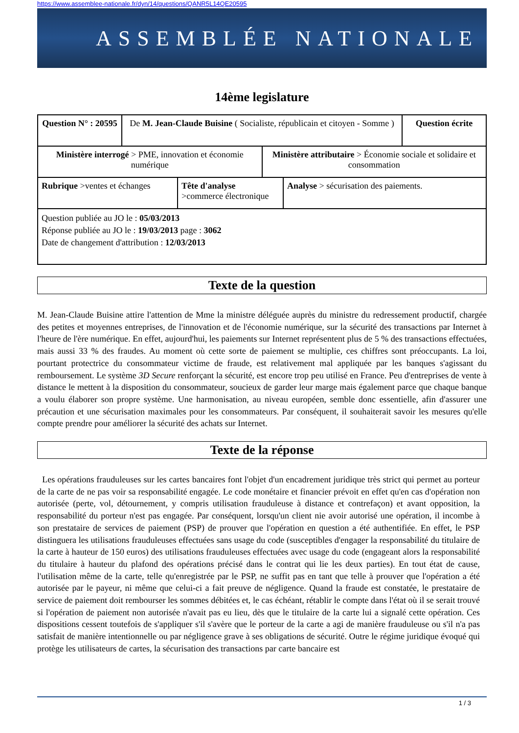https://www.assemblee-nationale.fr/dyn/14/questions/QANR5L14QE20595
ASSEMBLÉE NATIONALE
14ème legislature
| Question N° : 20595 | De M. Jean-Claude Buisine ( Socialiste, républicain et citoyen - Somme ) | Question écrite |
| Ministère interrogé > PME, innovation et économie numérique | Ministère attributaire > Économie sociale et solidaire et consommation |
| Rubrique >ventes et échanges | Tête d'analyse >commerce électronique | Analyse > sécurisation des paiements. |
| Question publiée au JO le : 05/03/2013 Réponse publiée au JO le : 19/03/2013 page : 3062 Date de changement d'attribution : 12/03/2013 | | |
Texte de la question
M. Jean-Claude Buisine attire l'attention de Mme la ministre déléguée auprès du ministre du redressement productif, chargée des petites et moyennes entreprises, de l'innovation et de l'économie numérique, sur la sécurité des transactions par Internet à l'heure de l'ère numérique. En effet, aujourd'hui, les paiements sur Internet représentent plus de 5 % des transactions effectuées, mais aussi 33 % des fraudes. Au moment où cette sorte de paiement se multiplie, ces chiffres sont préoccupants. La loi, pourtant protectrice du consommateur victime de fraude, est relativement mal appliquée par les banques s'agissant du remboursement. Le système 3D Secure renforçant la sécurité, est encore trop peu utilisé en France. Peu d'entreprises de vente à distance le mettent à la disposition du consommateur, soucieux de garder leur marge mais également parce que chaque banque a voulu élaborer son propre système. Une harmonisation, au niveau européen, semble donc essentielle, afin d'assurer une précaution et une sécurisation maximales pour les consommateurs. Par conséquent, il souhaiterait savoir les mesures qu'elle compte prendre pour améliorer la sécurité des achats sur Internet.
Texte de la réponse
Les opérations frauduleuses sur les cartes bancaires font l'objet d'un encadrement juridique très strict qui permet au porteur de la carte de ne pas voir sa responsabilité engagée. Le code monétaire et financier prévoit en effet qu'en cas d'opération non autorisée (perte, vol, détournement, y compris utilisation frauduleuse à distance et contrefaçon) et avant opposition, la responsabilité du porteur n'est pas engagée. Par conséquent, lorsqu'un client nie avoir autorisé une opération, il incombe à son prestataire de services de paiement (PSP) de prouver que l'opération en question a été authentifiée. En effet, le PSP distinguera les utilisations frauduleuses effectuées sans usage du code (susceptibles d'engager la responsabilité du titulaire de la carte à hauteur de 150 euros) des utilisations frauduleuses effectuées avec usage du code (engageant alors la responsabilité du titulaire à hauteur du plafond des opérations précisé dans le contrat qui lie les deux parties). En tout état de cause, l'utilisation même de la carte, telle qu'enregistrée par le PSP, ne suffit pas en tant que telle à prouver que l'opération a été autorisée par le payeur, ni même que celui-ci a fait preuve de négligence. Quand la fraude est constatée, le prestataire de service de paiement doit rembourser les sommes débitées et, le cas échéant, rétablir le compte dans l'état où il se serait trouvé si l'opération de paiement non autorisée n'avait pas eu lieu, dès que le titulaire de la carte lui a signalé cette opération. Ces dispositions cessent toutefois de s'appliquer s'il s'avère que le porteur de la carte a agi de manière frauduleuse ou s'il n'a pas satisfait de manière intentionnelle ou par négligence grave à ses obligations de sécurité. Outre le régime juridique évoqué qui protège les utilisateurs de cartes, la sécurisation des transactions par carte bancaire est
1 / 3